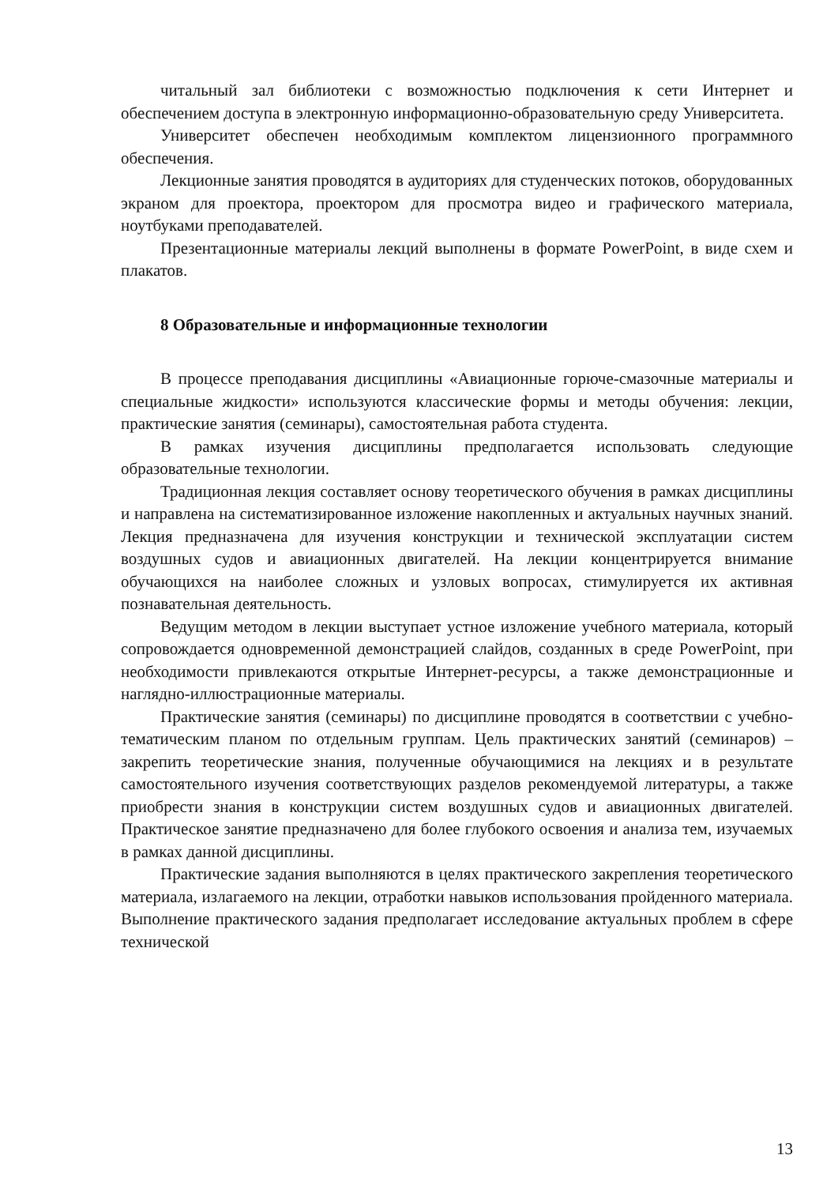читальный зал библиотеки с возможностью подключения к сети Интернет и обеспечением доступа в электронную информационно-образовательную среду Университета.
Университет обеспечен необходимым комплектом лицензионного программного обеспечения.
Лекционные занятия проводятся в аудиториях для студенческих потоков, оборудованных экраном для проектора, проектором для просмотра видео и графического материала, ноутбуками преподавателей.
Презентационные материалы лекций выполнены в формате PowerPoint, в виде схем и плакатов.
8 Образовательные и информационные технологии
В процессе преподавания дисциплины «Авиационные горюче-смазочные материалы и специальные жидкости» используются классические формы и методы обучения: лекции, практические занятия (семинары), самостоятельная работа студента.
В рамках изучения дисциплины предполагается использовать следующие образовательные технологии.
Традиционная лекция составляет основу теоретического обучения в рамках дисциплины и направлена на систематизированное изложение накопленных и актуальных научных знаний. Лекция предназначена для изучения конструкции и технической эксплуатации систем воздушных судов и авиационных двигателей. На лекции концентрируется внимание обучающихся на наиболее сложных и узловых вопросах, стимулируется их активная познавательная деятельность.
Ведущим методом в лекции выступает устное изложение учебного материала, который сопровождается одновременной демонстрацией слайдов, созданных в среде PowerPoint, при необходимости привлекаются открытые Интернет-ресурсы, а также демонстрационные и наглядно-иллюстрационные материалы.
Практические занятия (семинары) по дисциплине проводятся в соответствии с учебно-тематическим планом по отдельным группам. Цель практических занятий (семинаров) – закрепить теоретические знания, полученные обучающимися на лекциях и в результате самостоятельного изучения соответствующих разделов рекомендуемой литературы, а также приобрести знания в конструкции систем воздушных судов и авиационных двигателей. Практическое занятие предназначено для более глубокого освоения и анализа тем, изучаемых в рамках данной дисциплины.
Практические задания выполняются в целях практического закрепления теоретического материала, излагаемого на лекции, отработки навыков использования пройденного материала. Выполнение практического задания предполагает исследование актуальных проблем в сфере технической
13